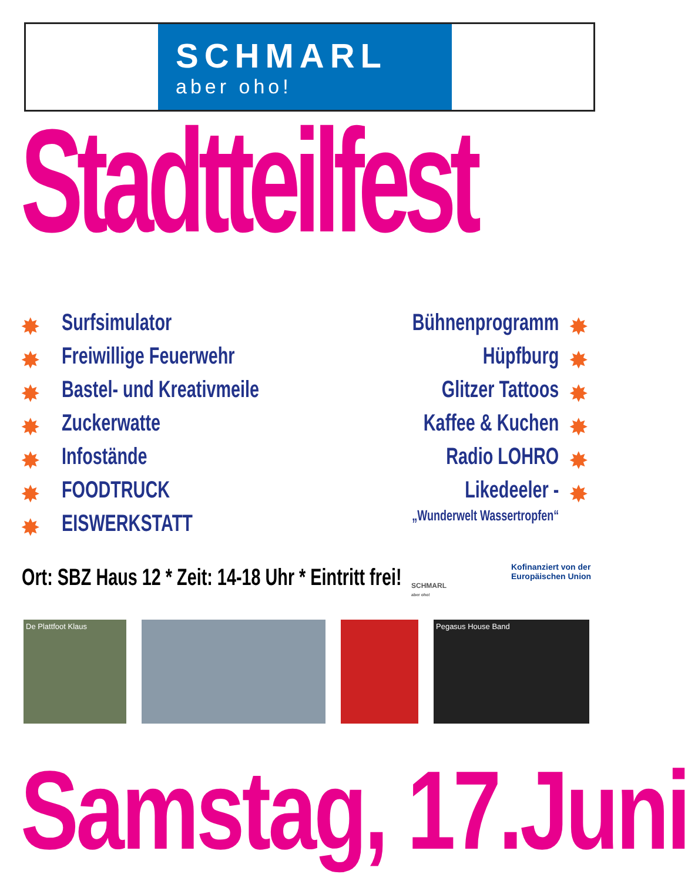SCHMARL
aber oho!
Stadtteilfest
✸
✸
✸
✸
✸
✸
✸
✸
✸
✸
✸
✸
✸
Surfsimulator
Freiwillige Feuerwehr
Bastel- und Kreativmeile
Zuckerwatte
Infostände
FOODTRUCK
EISWERKSTATT
Bühnenprogramm
Hüpfburg
Glitzer Tattoos
Kaffee & Kuchen
Radio LOHRO
Likedeeler -
„Wunderwelt Wassertropfen“
Ort: SBZ Haus 12 * Zeit: 14-18 Uhr * Eintritt frei!
SCHMARL
aber oho!
Kofinanziert von der
Europäischen Union
De Plattfoot Klaus Pegasus House Band
Samstag, 17.Juni